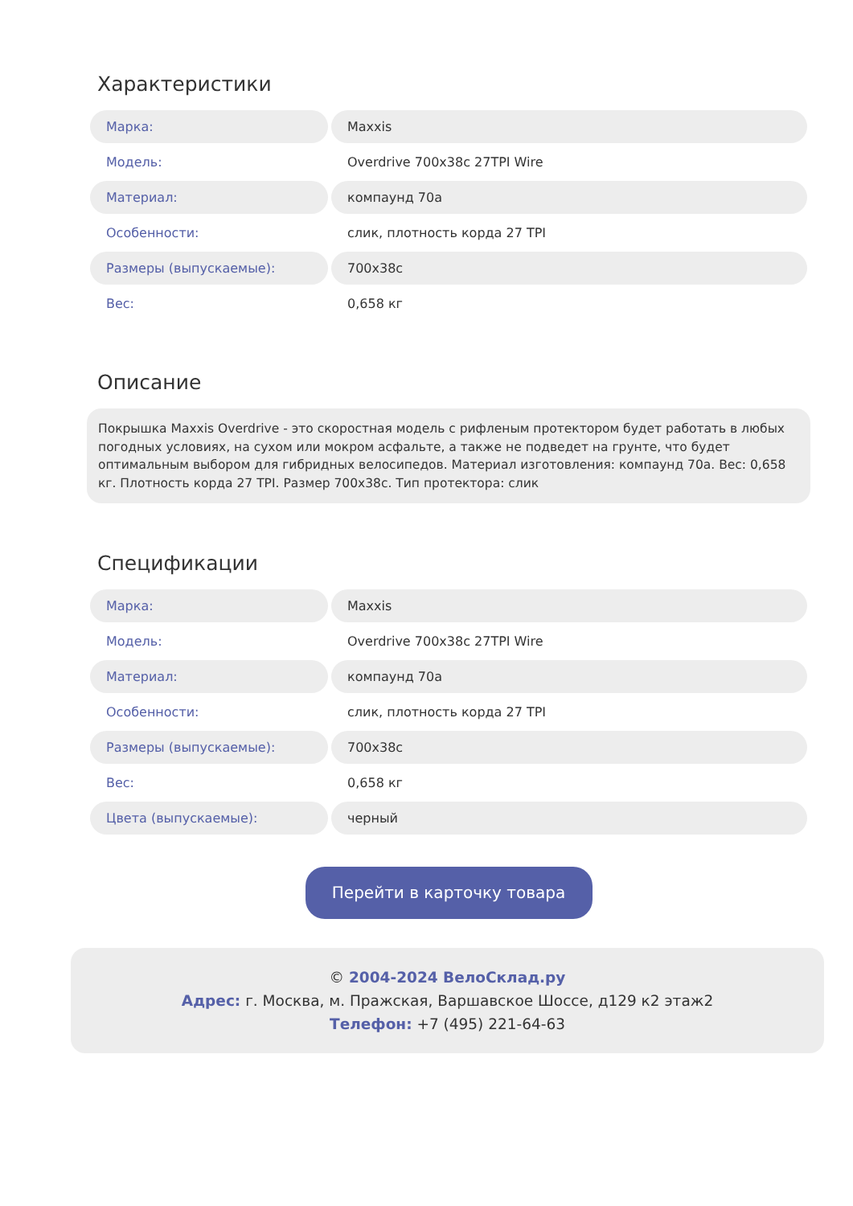Характеристики
| Марка: | Maxxis |
| Модель: | Overdrive 700x38c 27TPI Wire |
| Материал: | компаунд 70а |
| Особенности: | слик, плотность корда 27 TPI |
| Размеры (выпускаемые): | 700x38c |
| Вес: | 0,658 кг |
Описание
Покрышка Maxxis Overdrive - это скоростная модель с рифленым протектором будет работать в любых погодных условиях, на сухом или мокром асфальте, а также не подведет на грунте, что будет оптимальным выбором для гибридных велосипедов. Материал изготовления: компаунд 70а. Вес: 0,658 кг. Плотность корда 27 TPI. Размер 700x38c. Тип протектора: слик
Спецификации
| Марка: | Maxxis |
| Модель: | Overdrive 700x38c 27TPI Wire |
| Материал: | компаунд 70а |
| Особенности: | слик, плотность корда 27 TPI |
| Размеры (выпускаемые): | 700x38c |
| Вес: | 0,658 кг |
| Цвета (выпускаемые): | черный |
Перейти в карточку товара
© 2004-2024 ВелоСклад.ру
Адрес: г. Москва, м. Пражская, Варшавское Шоссе, д129 к2 этаж2
Телефон: +7 (495) 221-64-63